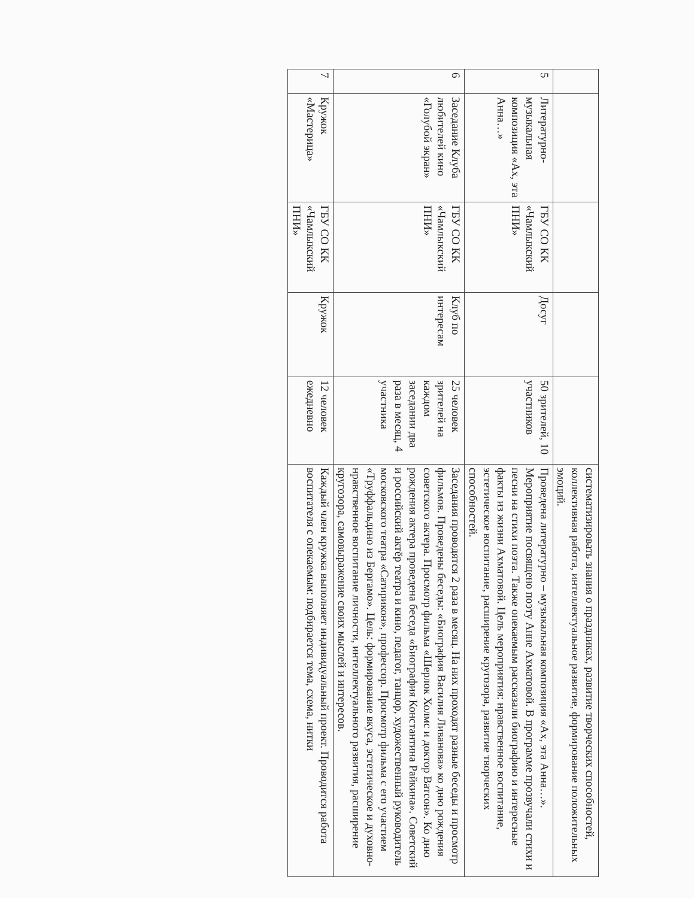| | | | | | систематизировать знания о праздниках, развитие творческих способностей, коллективная работа, интеллектуальное развитие, формирование положительных эмоций. |
| 5 | Литературно-музыкальная композиция «Ах, эта Анна…» | ГБУ СО КК «Чамлыкский ПНИ» | Досуг | 50 зрителей, 10 участников | Проведена литературно – музыкальная композиция «Ах, эта Анна…». Мероприятие посвящено поэту Анне Ахматовой. В программе прозвучали стихи и песни на стихи поэта. Также опекаемым рассказали биографию и интересные факты из жизни Ахматовой. Цель мероприятия: нравственное воспитание, эстетическое воспитание, расширение кругозора, развитие творческих способностей. |
| 6 | Заседание Клуба любителей кино «Голубой экран» | ГБУ СО КК «Чамлыкский ПНИ» | Клуб по интересам | 25 человек зрителей на каждом заседании два раза в месяц, 4 участника | Заседания проводятся 2 раза в месяц. На них проходят разные беседы и просмотр фильмов. Проведены беседы: «Биография Василия Ливанова» ко дню рождения советского актера. Просмотр фильма «Шерлок Холмс и доктор Ватсон». Ко дню рождения актера проведена беседа «Биография Константина Райкина». Советский и российский актёр театра и кино, педагог, танцор, художественный руководитель московского театра «Сатирикон», профессор. Просмотр фильма с его участием «Труффальдино из Бергамо». Цель: формирование вкуса, эстетическое и духовно-нравственное воспитание личности, интеллектуального развития, расширение кругозора, самовыражение своих мыслей и интересов. |
| 7 | Кружок «Мастерица» | ГБУ СО КК «Чамлыкский ПНИ» | Кружок | 12 человек ежедневно | Каждый член кружка выполняет индивидуальный проект. Проводится работа воспитателя с опекаемым: подбирается тема, схема, нитки |